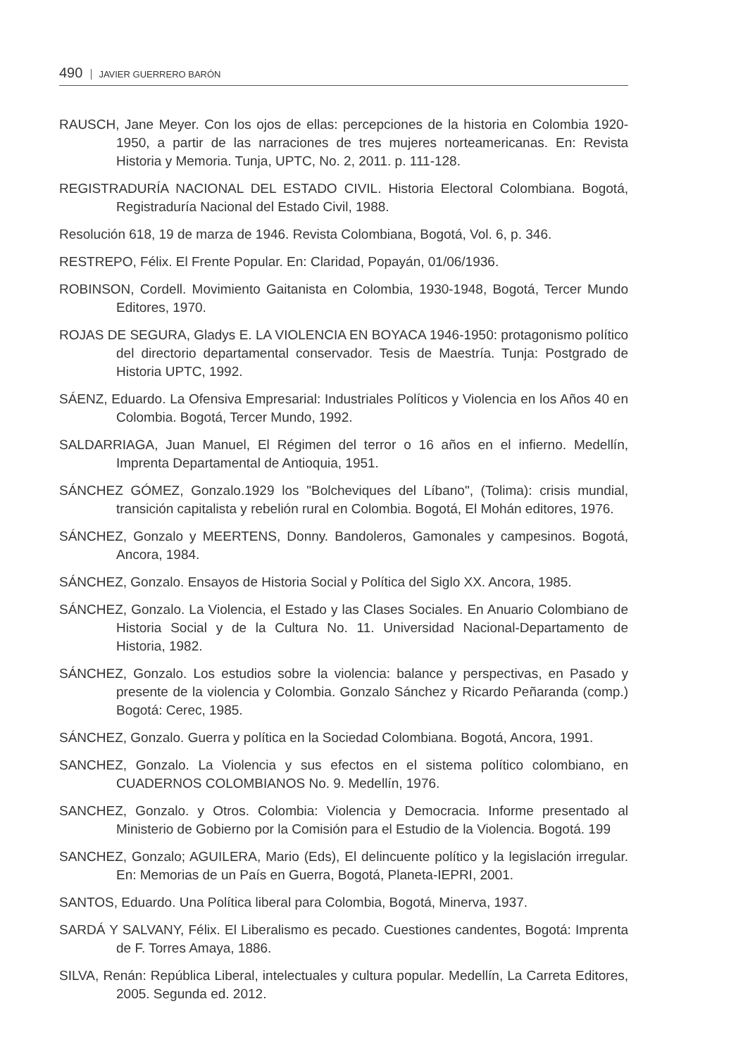490 JAVIER GUERRERO BARÓN
RAUSCH, Jane Meyer. Con los ojos de ellas: percepciones de la historia en Colombia 1920-1950, a partir de las narraciones de tres mujeres norteamericanas. En: Revista Historia y Memoria. Tunja, UPTC, No. 2, 2011. p. 111-128.
REGISTRADURÍA NACIONAL DEL ESTADO CIVIL. Historia Electoral Colombiana. Bogotá, Registraduría Nacional del Estado Civil, 1988.
Resolución 618, 19 de marza de 1946. Revista Colombiana, Bogotá, Vol. 6, p. 346.
RESTREPO, Félix. El Frente Popular. En: Claridad, Popayán, 01/06/1936.
ROBINSON, Cordell. Movimiento Gaitanista en Colombia, 1930-1948, Bogotá, Tercer Mundo Editores, 1970.
ROJAS DE SEGURA, Gladys E. LA VIOLENCIA EN BOYACA 1946-1950: protagonismo político del directorio departamental conservador. Tesis de Maestría. Tunja: Postgrado de Historia UPTC, 1992.
SÁENZ, Eduardo. La Ofensiva Empresarial: Industriales Políticos y Violencia en los Años 40 en Colombia. Bogotá, Tercer Mundo, 1992.
SALDARRIAGA, Juan Manuel, El Régimen del terror o 16 años en el infierno. Medellín, Imprenta Departamental de Antioquia, 1951.
SÁNCHEZ GÓMEZ, Gonzalo.1929 los "Bolcheviques del Líbano", (Tolima): crisis mundial, transición capitalista y rebelión rural en Colombia. Bogotá, El Mohán editores, 1976.
SÁNCHEZ, Gonzalo y MEERTENS, Donny. Bandoleros, Gamonales y campesinos. Bogotá, Ancora, 1984.
SÁNCHEZ, Gonzalo. Ensayos de Historia Social y Política del Siglo XX. Ancora, 1985.
SÁNCHEZ, Gonzalo. La Violencia, el Estado y las Clases Sociales. En Anuario Colombiano de Historia Social y de la Cultura No. 11. Universidad Nacional-Departamento de Historia, 1982.
SÁNCHEZ, Gonzalo. Los estudios sobre la violencia: balance y perspectivas, en Pasado y presente de la violencia y Colombia. Gonzalo Sánchez y Ricardo Peñaranda (comp.) Bogotá: Cerec, 1985.
SÁNCHEZ, Gonzalo. Guerra y política en la Sociedad Colombiana. Bogotá, Ancora, 1991.
SANCHEZ, Gonzalo. La Violencia y sus efectos en el sistema político colombiano, en CUADERNOS COLOMBIANOS No. 9. Medellín, 1976.
SANCHEZ, Gonzalo. y Otros. Colombia: Violencia y Democracia. Informe presentado al Ministerio de Gobierno por la Comisión para el Estudio de la Violencia. Bogotá. 199
SANCHEZ, Gonzalo; AGUILERA, Mario (Eds), El delincuente político y la legislación irregular. En: Memorias de un País en Guerra, Bogotá, Planeta-IEPRI, 2001.
SANTOS, Eduardo. Una Política liberal para Colombia, Bogotá, Minerva, 1937.
SARDÁ Y SALVANY, Félix. El Liberalismo es pecado. Cuestiones candentes, Bogotá: Imprenta de F. Torres Amaya, 1886.
SILVA, Renán: República Liberal, intelectuales y cultura popular. Medellín, La Carreta Editores, 2005. Segunda ed. 2012.